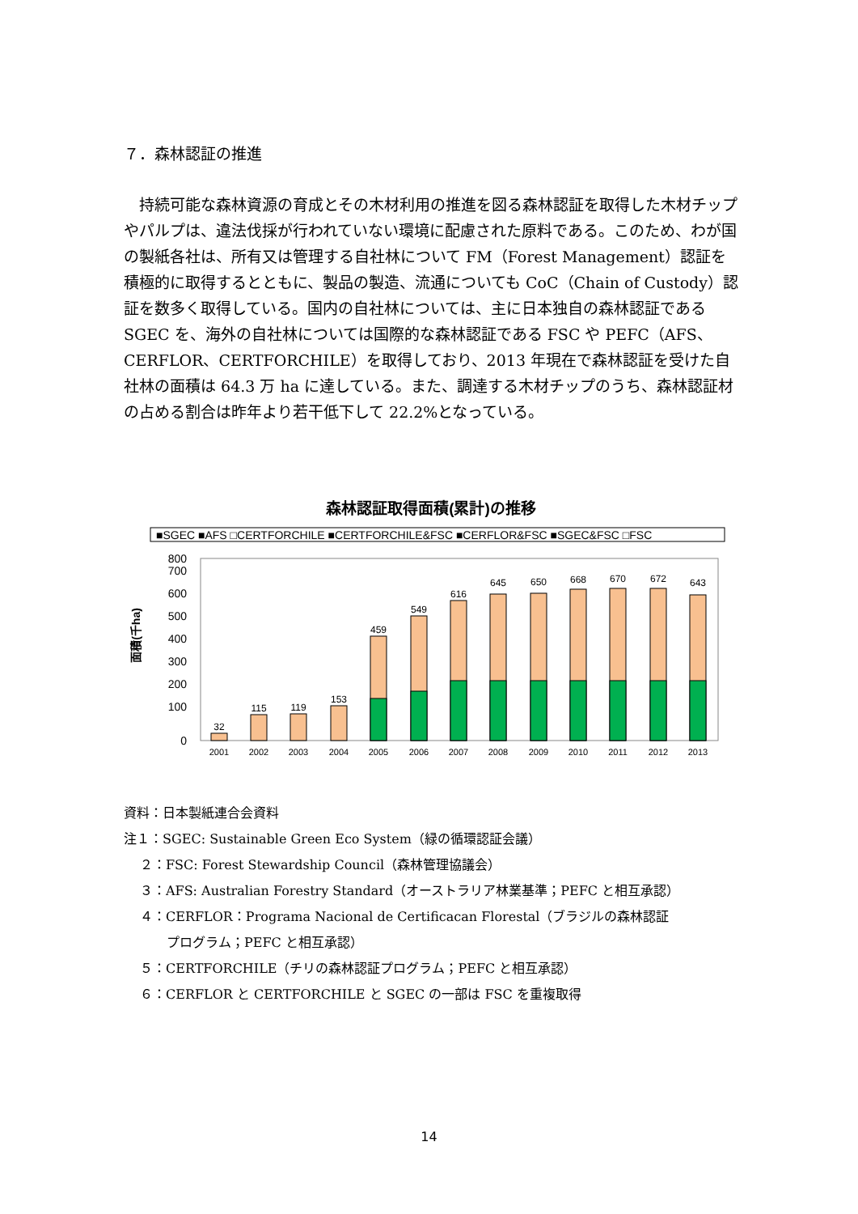７．森林認証の推進
持続可能な森林資源の育成とその木材利用の推進を図る森林認証を取得した木材チップやパルプは、違法伐採が行われていない環境に配慮された原料である。このため、わが国の製紙各社は、所有又は管理する自社林について FM（Forest Management）認証を積極的に取得するとともに、製品の製造、流通についても CoC（Chain of Custody）認証を数多く取得している。国内の自社林については、主に日本独自の森林認証である SGEC を、海外の自社林については国際的な森林認証である FSC や PEFC（AFS、CERFLOR、CERTFORCHILE）を取得しており、2013 年現在で森林認証を受けた自社林の面積は 64.3 万 ha に達している。また、調達する木材チップのうち、森林認証材の占める割合は昨年より若干低下して 22.2%となっている。
森林認証取得面積(累計)の推移
■SGEC ■AFS □CERTFORCHILE ■CERTFORCHILE&FSC ■CERFLOR&FSC ■SGEC&FSC □FSC
面積(千ha)
0
100
200
300
400
500
600
700
800
32
115
119
153
459
549
616
645
650
668
670
672
643
2001
2002
2003
2004
2005
2006
2007
2008
2009
2010
2011
2012
2013
資料：日本製紙連合会資料
注１：SGEC: Sustainable Green Eco System（緑の循環認証会議）
２：FSC: Forest Stewardship Council（森林管理協議会）
３：AFS: Australian Forestry Standard（オーストラリア林業基準；PEFC と相互承認）
４：CERFLOR：Programa Nacional de Certificacan Florestal（ブラジルの森林認証
プログラム；PEFC と相互承認）
５：CERTFORCHILE（チリの森林認証プログラム；PEFC と相互承認）
６：CERFLOR と CERTFORCHILE と SGEC の一部は FSC を重複取得
14